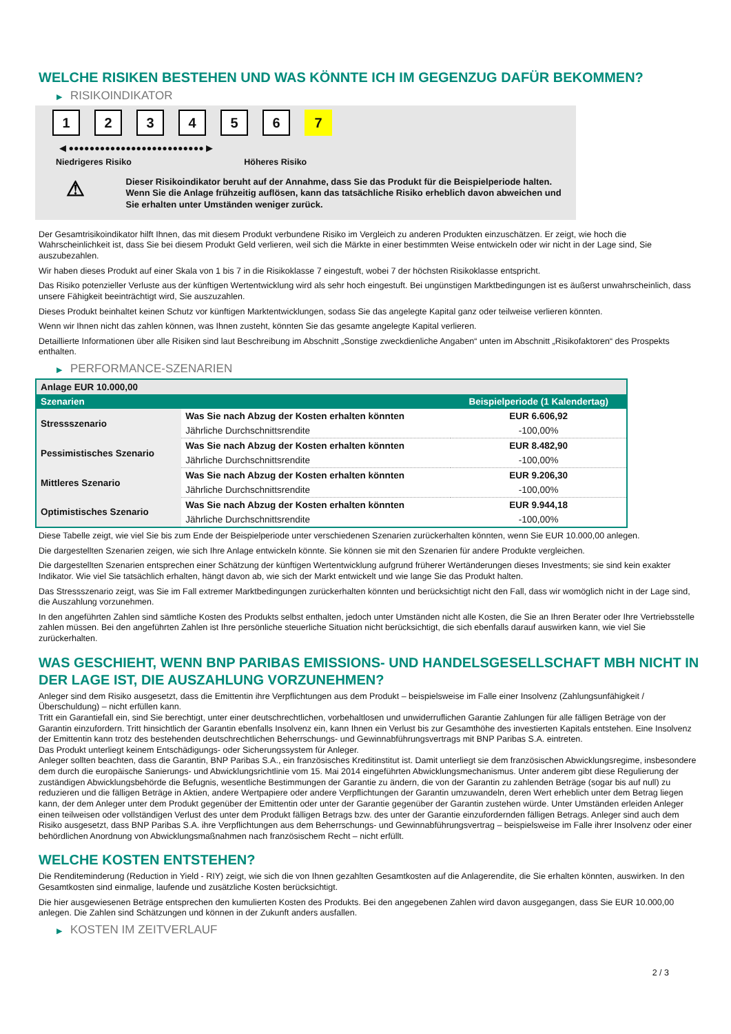WELCHE RISIKEN BESTEHEN UND WAS KÖNNTE ICH IM GEGENZUG DAFÜR BEKOMMEN?
▶ RISIKOINDIKATOR
123456 7
◀ ●●●●●●●●●●●●●●●●●●●●●●●●●● ▶
Niedrigeres Risiko Höheres Risiko
⚠
Dieser Risikoindikator beruht auf der Annahme, dass Sie das Produkt für die Beispielperiode halten.
Wenn Sie die Anlage frühzeitig auflösen, kann das tatsächliche Risiko erheblich davon abweichen und Sie erhalten unter Umständen weniger zurück.
Der Gesamtrisikoindikator hilft Ihnen, das mit diesem Produkt verbundene Risiko im Vergleich zu anderen Produkten einzuschätzen. Er zeigt, wie hoch die Wahrscheinlichkeit ist, dass Sie bei diesem Produkt Geld verlieren, weil sich die Märkte in einer bestimmten Weise entwickeln oder wir nicht in der Lage sind, Sie auszubezahlen.
Wir haben dieses Produkt auf einer Skala von 1 bis 7 in die Risikoklasse 7 eingestuft, wobei 7 der höchsten Risikoklasse entspricht.
Das Risiko potenzieller Verluste aus der künftigen Wertentwicklung wird als sehr hoch eingestuft. Bei ungünstigen Marktbedingungen ist es äußerst unwahrscheinlich, dass unsere Fähigkeit beeinträchtigt wird, Sie auszuzahlen.
Dieses Produkt beinhaltet keinen Schutz vor künftigen Marktentwicklungen, sodass Sie das angelegte Kapital ganz oder teilweise verlieren könnten.
Wenn wir Ihnen nicht das zahlen können, was Ihnen zusteht, könnten Sie das gesamte angelegte Kapital verlieren.
Detaillierte Informationen über alle Risiken sind laut Beschreibung im Abschnitt „Sonstige zweckdienliche Angaben“ unten im Abschnitt „Risikofaktoren“ des Prospekts enthalten.
▶ PERFORMANCE-SZENARIEN
| Anlage EUR 10.000,00 | | |
| Szenarien | | Beispielperiode (1 Kalendertag) |
| Stressszenario | Was Sie nach Abzug der Kosten erhalten könnten | EUR 6.606,92 |
| | Jährliche Durchschnittsrendite | -100,00% |
| Pessimistisches Szenario | Was Sie nach Abzug der Kosten erhalten könnten | EUR 8.482,90 |
| | Jährliche Durchschnittsrendite | -100,00% |
| Mittleres Szenario | Was Sie nach Abzug der Kosten erhalten könnten | EUR 9.206,30 |
| | Jährliche Durchschnittsrendite | -100,00% |
| Optimistisches Szenario | Was Sie nach Abzug der Kosten erhalten könnten | EUR 9.944,18 |
| | Jährliche Durchschnittsrendite | -100,00% |
Diese Tabelle zeigt, wie viel Sie bis zum Ende der Beispielperiode unter verschiedenen Szenarien zurückerhalten könnten, wenn Sie EUR 10.000,00 anlegen.
Die dargestellten Szenarien zeigen, wie sich Ihre Anlage entwickeln könnte. Sie können sie mit den Szenarien für andere Produkte vergleichen.
Die dargestellten Szenarien entsprechen einer Schätzung der künftigen Wertentwicklung aufgrund früherer Wertänderungen dieses Investments; sie sind kein exakter Indikator. Wie viel Sie tatsächlich erhalten, hängt davon ab, wie sich der Markt entwickelt und wie lange Sie das Produkt halten.
Das Stressszenario zeigt, was Sie im Fall extremer Marktbedingungen zurückerhalten könnten und berücksichtigt nicht den Fall, dass wir womöglich nicht in der Lage sind, die Auszahlung vorzunehmen.
In den angeführten Zahlen sind sämtliche Kosten des Produkts selbst enthalten, jedoch unter Umständen nicht alle Kosten, die Sie an Ihren Berater oder Ihre Vertriebsstelle zahlen müssen. Bei den angeführten Zahlen ist Ihre persönliche steuerliche Situation nicht berücksichtigt, die sich ebenfalls darauf auswirken kann, wie viel Sie zurückerhalten.
WAS GESCHIEHT, WENN BNP PARIBAS EMISSIONS- UND HANDELSGESELLSCHAFT MBH NICHT IN DER LAGE IST, DIE AUSZAHLUNG VORZUNEHMEN?
Anleger sind dem Risiko ausgesetzt, dass die Emittentin ihre Verpflichtungen aus dem Produkt – beispielsweise im Falle einer Insolvenz (Zahlungsunfähigkeit / Überschuldung) – nicht erfüllen kann.
Tritt ein Garantiefall ein, sind Sie berechtigt, unter einer deutschrechtlichen, vorbehaltlosen und unwiderruflichen Garantie Zahlungen für alle fälligen Beträge von der Garantin einzufordern. Tritt hinsichtlich der Garantin ebenfalls Insolvenz ein, kann Ihnen ein Verlust bis zur Gesamthöhe des investierten Kapitals entstehen. Eine Insolvenz der Emittentin kann trotz des bestehenden deutschrechtlichen Beherrschungs- und Gewinnabführungsvertrags mit BNP Paribas S.A. eintreten.
Das Produkt unterliegt keinem Entschädigungs- oder Sicherungssystem für Anleger.
Anleger sollten beachten, dass die Garantin, BNP Paribas S.A., ein französisches Kreditinstitut ist. Damit unterliegt sie dem französischen Abwicklungsregime, insbesondere dem durch die europäische Sanierungs- und Abwicklungsrichtlinie vom 15. Mai 2014 eingeführten Abwicklungsmechanismus. Unter anderem gibt diese Regulierung der zuständigen Abwicklungsbehörde die Befugnis, wesentliche Bestimmungen der Garantie zu ändern, die von der Garantin zu zahlenden Beträge (sogar bis auf null) zu reduzieren und die fälligen Beträge in Aktien, andere Wertpapiere oder andere Verpflichtungen der Garantin umzuwandeln, deren Wert erheblich unter dem Betrag liegen kann, der dem Anleger unter dem Produkt gegenüber der Emittentin oder unter der Garantie gegenüber der Garantin zustehen würde. Unter Umständen erleiden Anleger einen teilweisen oder vollständigen Verlust des unter dem Produkt fälligen Betrags bzw. des unter der Garantie einzufordernden fälligen Betrags. Anleger sind auch dem Risiko ausgesetzt, dass BNP Paribas S.A. ihre Verpflichtungen aus dem Beherrschungs- und Gewinnabführungsvertrag – beispielsweise im Falle ihrer Insolvenz oder einer behördlichen Anordnung von Abwicklungsmaßnahmen nach französischem Recht – nicht erfüllt.
WELCHE KOSTEN ENTSTEHEN?
Die Renditeminderung (Reduction in Yield - RIY) zeigt, wie sich die von Ihnen gezahlten Gesamtkosten auf die Anlagerendite, die Sie erhalten könnten, auswirken. In den Gesamtkosten sind einmalige, laufende und zusätzliche Kosten berücksichtigt.
Die hier ausgewiesenen Beträge entsprechen den kumulierten Kosten des Produkts. Bei den angegebenen Zahlen wird davon ausgegangen, dass Sie EUR 10.000,00 anlegen. Die Zahlen sind Schätzungen und können in der Zukunft anders ausfallen.
▶ KOSTEN IM ZEITVERLAUF
2 / 3